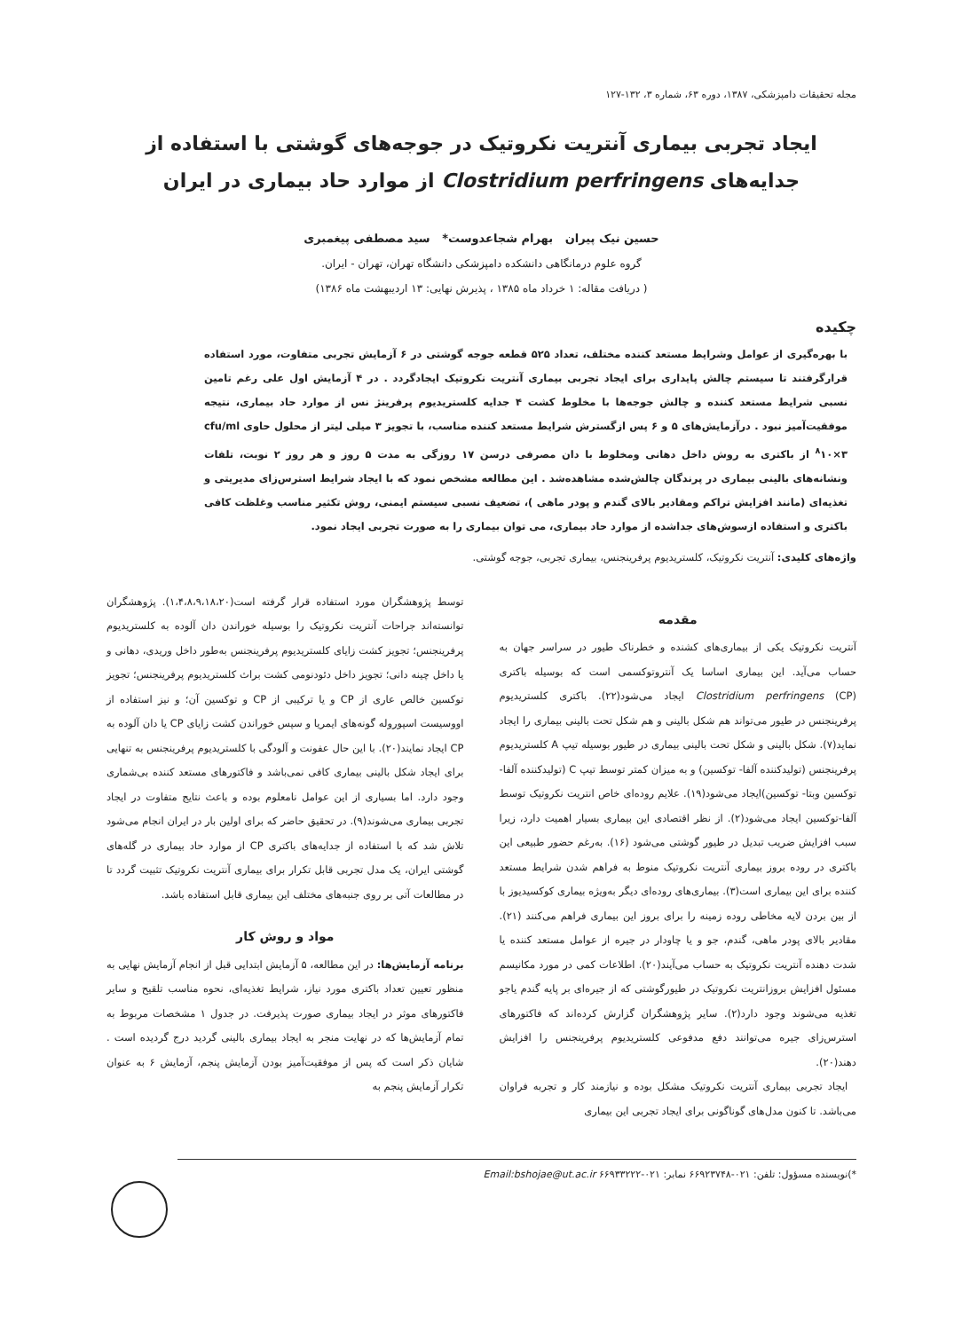مجله تحقیقات دامپزشکی، ۱۳۸۷، دوره ۶۳، شماره ۳، ۱۳۲-۱۲۷
ایجاد تجربی بیماری آنتریت نکروتیک در جوجه‌های گوشتی با استفاده از جدایه‌های Clostridium perfringens از موارد حاد بیماری در ایران
حسین نیک پیران بهرام شجاعدوست* سید مصطفی پیغمبری
گروه علوم درمانگاهی دانشکده دامپزشکی دانشگاه تهران، تهران - ایران.
( دریافت مقاله: ۱ خرداد ماه ۱۳۸۵ ، پذیرش نهایی: ۱۳ اردیبهشت ماه ۱۳۸۶)
چکیده
با بهره‌گیری از عوامل وشرایط مستعد کننده مختلف، تعداد ۵۲۵ قطعه جوجه گوشتی در ۶ آزمایش تجربی متفاوت، مورد استفاده قرارگرفتند تا سیستم چالش پایداری برای ایجاد تجربی بیماری آنتریت نکروتیک ایجادگردد . در ۴ آزمایش اول علی رغم تامین نسبی شرایط مستعد کننده و چالش جوجه‌ها با مخلوط کشت ۴ جدایه کلستریدیوم پرفرینژ نس از موارد حاد بیماری، نتیجه موفقیت‌آمیز نبود . درآزمایش‌های ۵ و ۶ پس ازگسترش شرایط مستعد کننده مناسب، با تجویز ۳ میلی لیتر از محلول حاوی cfu/ml <sup>۸</sup>۱۰×۳ از باکتری به روش داخل دهانی ومخلوط با دان مصرفی درسن ۱۷ روزگی به مدت ۵ روز و هر روز ۲ نوبت، تلفات ونشانه‌های بالینی بیماری در پرندگان چالش‌شده مشاهده‌شد . این مطالعه مشخص نمود که با ایجاد شرایط استرس‌زای مدیریتی و تغذیه‌ای (مانند افزایش تراکم ومقادیر بالای گندم و پودر ماهی )، تضعیف نسبی سیستم ایمنی، روش تکثیر مناسب وغلظت کافی باکتری و استفاده ازسوش‌های جداشده از موارد حاد بیماری، می توان بیماری را به صورت تجربی ایجاد نمود.
واژه‌های کلیدی: آنتریت نکروتیک، کلستریدیوم پرفرینجنس، بیماری تجربی، جوجه گوشتی.
مقدمه
آنتریت نکروتیک یکی از بیماری‌های کشنده و خطرناک طیور در سراسر جهان به حساب می‌آید. این بیماری اساسا یک آنتروتوکسمی است که بوسیله باکتری Clostridium perfringens (CP) ایجاد می‌شود(۲۲). باکتری کلستریدیوم پرفرینجنس در طیور می‌تواند هم شکل بالینی و هم شکل تحت بالینی بیماری را ایجاد نماید(۷). شکل بالینی و شکل تحت بالینی بیماری در طیور بوسیله تیپ A کلستریدیوم پرفرینجنس (تولیدکننده آلفا- توکسین) و به میزان کمتر توسط تیپ C (تولیدکننده آلفا-توکسین وبتا- توکسین)ایجاد می‌شود(۱۹). علایم روده‌ای خاص انتریت نکروتیک توسط آلفا-توکسین ایجاد می‌شود(۲). از نظر اقتصادی این بیماری بسیار اهمیت دارد، زیرا سبب افزایش ضریب تبدیل در طیور گوشتی می‌شود (۱۶). به‌رغم حضور طبیعی این باکتری در روده بروز بیماری آنتریت نکروتیک منوط به فراهم شدن شرایط مستعد کننده برای این بیماری است(۳). بیماری‌های روده‌ای دیگر به‌ویژه بیماری کوکسیدیوز با از بین بردن لایه مخاطی روده زمینه را برای بروز این بیماری فراهم می‌کنند (۲۱). مقادیر بالای پودر ماهی، گندم، جو و یا چاودار در جیره از عوامل مستعد کننده یا شدت دهنده آنتریت نکروتیک به حساب می‌آیند(۲۰). اطلاعات کمی در مورد مکانیسم مسئول افزایش بروزانتریت نکروتیک در طیورگوشتی که از جیره‌ای بر پایه گندم یاجو تغذیه می‌شوند وجود دارد(۲). سایر پژوهشگران گزارش کرده‌اند که فاکتورهای استرس‌زای جیره می‌توانند دفع مدفوعی کلستریدیوم پرفرینجنس را افزایش دهند(۲۰).
ایجاد تجربی بیماری آنتریت نکروتیک مشکل بوده و نیازمند کار و تجربه فراوان می‌باشد. تا کنون مدل‌های گوناگونی برای ایجاد تجربی این بیماری
توسط پژوهشگران مورد استفاده قرار گرفته است(۱،۴،۸،۹،۱۸،۲۰). پژوهشگران توانسته‌اند جراحات آنتریت نکروتیک را بوسیله خوراندن دان آلوده به کلستریدیوم پرفرینجنس؛ تجویز کشت زایای کلستریدیوم پرفرینجنس به‌طور داخل وریدی، دهانی و یا داخل چینه دانی؛ تجویز داخل دئودنومی کشت براث کلستریدیوم پرفرینجنس؛ تجویز توکسین خالص عاری از CP و یا ترکیبی از CP و توکسین آن؛ و نیز استفاده از اووسیست اسپوروله گونه‌های ایمریا و سپس خوراندن کشت زایای CP یا دان آلوده به CP ایجاد نمایند(۲۰). با این حال عفونت و آلودگی با کلستریدیوم پرفرینجنس به تنهایی برای ایجاد شکل بالینی بیماری کافی نمی‌باشد و فاکتورهای مستعد کننده بی‌شماری وجود دارد. اما بسیاری از این عوامل نامعلوم بوده و باعث نتایج متفاوت در ایجاد تجربی بیماری می‌شوند(۹). در تحقیق حاضر که برای اولین بار در ایران انجام می‌شود تلاش شد که با استفاده از جدایه‌های باکتری CP از موارد حاد بیماری در گله‌های گوشتی ایران، یک مدل تجربی قابل تکرار برای بیماری آنتریت نکروتیک تثبیت گردد تا در مطالعات آتی بر روی جنبه‌های مختلف این بیماری قابل استفاده باشد.
مواد و روش کار
برنامه آزمایش‌ها: در این مطالعه، ۵ آزمایش ابتدایی قبل از انجام آزمایش نهایی به منظور تعیین تعداد باکتری مورد نیاز، شرایط تغذیه‌ای، نحوه مناسب تلقیح و سایر فاکتورهای موثر در ایجاد بیماری صورت پذیرفت. در جدول ۱ مشخصات مربوط به تمام آزمایش‌ها که در نهایت منجر به ایجاد بیماری بالینی گردید درج گردیده است . شایان ذکر است که پس از موفقیت‌آمیز بودن آزمایش پنجم، آزمایش ۶ به عنوان تکرار آزمایش پنجم به
*)نویسنده مسؤول: تلفن: ۰۲۱-۶۶۹۲۳۷۴۸ نمابر: ۰۲۱-۶۶۹۳۳۲۲۲ Email:bshojae@ut.ac.ir